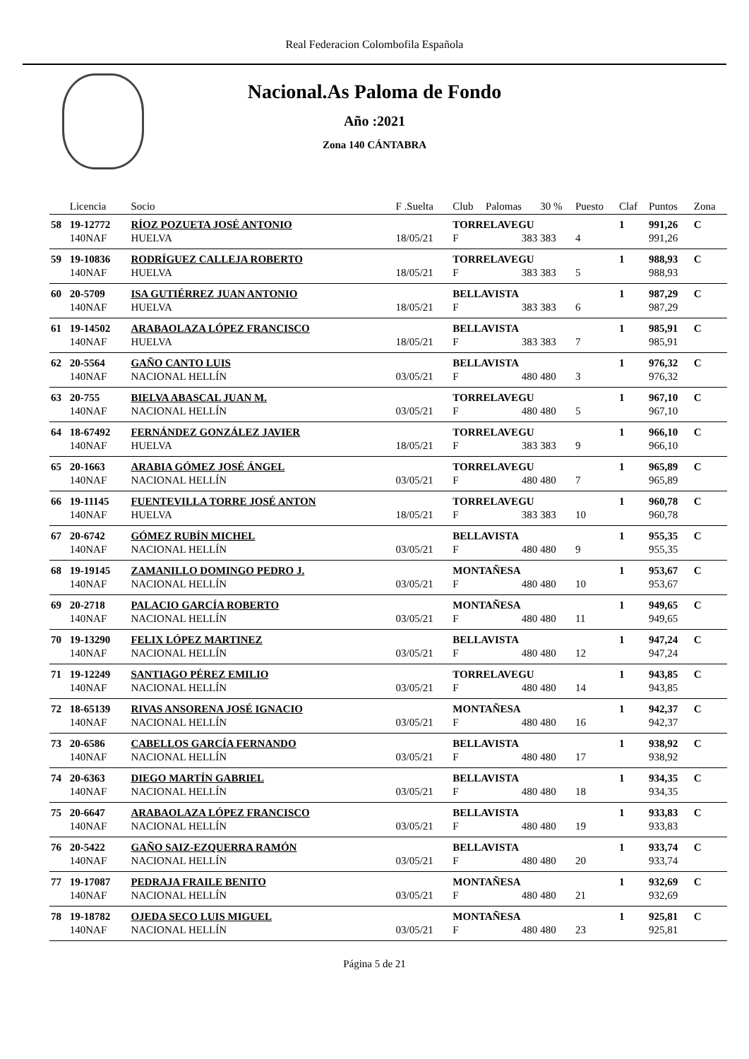Real Federacion Colombofila Española
Nacional.As Paloma de Fondo
Año :2021
Zona 140 CÁNTABRA
| | Licencia | Socio | F .Suelta | Club | Palomas | 30 % | Puesto | Claf | Puntos | Zona |
| --- | --- | --- | --- | --- | --- | --- | --- | --- | --- | --- |
| 58 | 19-12772 | RÍOZ POZUETA JOSÉ ANTONIO | | TORRELAVEGU | | | | 1 | 991,26 | C |
| | 140NAF | HUELVA | 18/05/21 | F | 383 | 383 | 4 | | 991,26 | |
| 59 | 19-10836 | RODRÍGUEZ CALLEJA ROBERTO | | TORRELAVEGU | | | | 1 | 988,93 | C |
| | 140NAF | HUELVA | 18/05/21 | F | 383 | 383 | 5 | | 988,93 | |
| 60 | 20-5709 | ISA GUTIÉRREZ JUAN ANTONIO | | BELLAVISTA | | | | 1 | 987,29 | C |
| | 140NAF | HUELVA | 18/05/21 | F | 383 | 383 | 6 | | 987,29 | |
| 61 | 19-14502 | ARABAOLAZA LÓPEZ FRANCISCO | | BELLAVISTA | | | | 1 | 985,91 | C |
| | 140NAF | HUELVA | 18/05/21 | F | 383 | 383 | 7 | | 985,91 | |
| 62 | 20-5564 | GAÑO CANTO LUIS | | BELLAVISTA | | | | 1 | 976,32 | C |
| | 140NAF | NACIONAL HELLÍN | 03/05/21 | F | 480 | 480 | 3 | | 976,32 | |
| 63 | 20-755 | BIELVA ABASCAL JUAN M. | | TORRELAVEGU | | | | 1 | 967,10 | C |
| | 140NAF | NACIONAL HELLÍN | 03/05/21 | F | 480 | 480 | 5 | | 967,10 | |
| 64 | 18-67492 | FERNÁNDEZ GONZÁLEZ JAVIER | | TORRELAVEGU | | | | 1 | 966,10 | C |
| | 140NAF | HUELVA | 18/05/21 | F | 383 | 383 | 9 | | 966,10 | |
| 65 | 20-1663 | ARABIA GÓMEZ JOSÉ ÁNGEL | | TORRELAVEGU | | | | 1 | 965,89 | C |
| | 140NAF | NACIONAL HELLÍN | 03/05/21 | F | 480 | 480 | 7 | | 965,89 | |
| 66 | 19-11145 | FUENTEVILLA TORRE JOSÉ ANTON | | TORRELAVEGU | | | | 1 | 960,78 | C |
| | 140NAF | HUELVA | 18/05/21 | F | 383 | 383 | 10 | | 960,78 | |
| 67 | 20-6742 | GÓMEZ RUBÍN MICHEL | | BELLAVISTA | | | | 1 | 955,35 | C |
| | 140NAF | NACIONAL HELLÍN | 03/05/21 | F | 480 | 480 | 9 | | 955,35 | |
| 68 | 19-19145 | ZAMANILLO DOMINGO PEDRO J. | | MONTAÑESA | | | | 1 | 953,67 | C |
| | 140NAF | NACIONAL HELLÍN | 03/05/21 | F | 480 | 480 | 10 | | 953,67 | |
| 69 | 20-2718 | PALACIO GARCÍA ROBERTO | | MONTAÑESA | | | | 1 | 949,65 | C |
| | 140NAF | NACIONAL HELLÍN | 03/05/21 | F | 480 | 480 | 11 | | 949,65 | |
| 70 | 19-13290 | FELIX LÓPEZ MARTINEZ | | BELLAVISTA | | | | 1 | 947,24 | C |
| | 140NAF | NACIONAL HELLÍN | 03/05/21 | F | 480 | 480 | 12 | | 947,24 | |
| 71 | 19-12249 | SANTIAGO PÉREZ EMILIO | | TORRELAVEGU | | | | 1 | 943,85 | C |
| | 140NAF | NACIONAL HELLÍN | 03/05/21 | F | 480 | 480 | 14 | | 943,85 | |
| 72 | 18-65139 | RIVAS ANSORENA JOSÉ IGNACIO | | MONTAÑESA | | | | 1 | 942,37 | C |
| | 140NAF | NACIONAL HELLÍN | 03/05/21 | F | 480 | 480 | 16 | | 942,37 | |
| 73 | 20-6586 | CABELLOS GARCÍA FERNANDO | | BELLAVISTA | | | | 1 | 938,92 | C |
| | 140NAF | NACIONAL HELLÍN | 03/05/21 | F | 480 | 480 | 17 | | 938,92 | |
| 74 | 20-6363 | DIEGO MARTÍN GABRIEL | | BELLAVISTA | | | | 1 | 934,35 | C |
| | 140NAF | NACIONAL HELLÍN | 03/05/21 | F | 480 | 480 | 18 | | 934,35 | |
| 75 | 20-6647 | ARABAOLAZA LÓPEZ FRANCISCO | | BELLAVISTA | | | | 1 | 933,83 | C |
| | 140NAF | NACIONAL HELLÍN | 03/05/21 | F | 480 | 480 | 19 | | 933,83 | |
| 76 | 20-5422 | GAÑO SAIZ-EZQUERRA RAMÓN | | BELLAVISTA | | | | 1 | 933,74 | C |
| | 140NAF | NACIONAL HELLÍN | 03/05/21 | F | 480 | 480 | 20 | | 933,74 | |
| 77 | 19-17087 | PEDRAJA FRAILE BENITO | | MONTAÑESA | | | | 1 | 932,69 | C |
| | 140NAF | NACIONAL HELLÍN | 03/05/21 | F | 480 | 480 | 21 | | 932,69 | |
| 78 | 19-18782 | OJEDA SECO LUIS MIGUEL | | MONTAÑESA | | | | 1 | 925,81 | C |
| | 140NAF | NACIONAL HELLÍN | 03/05/21 | F | 480 | 480 | 23 | | 925,81 | |
Página 5 de 21